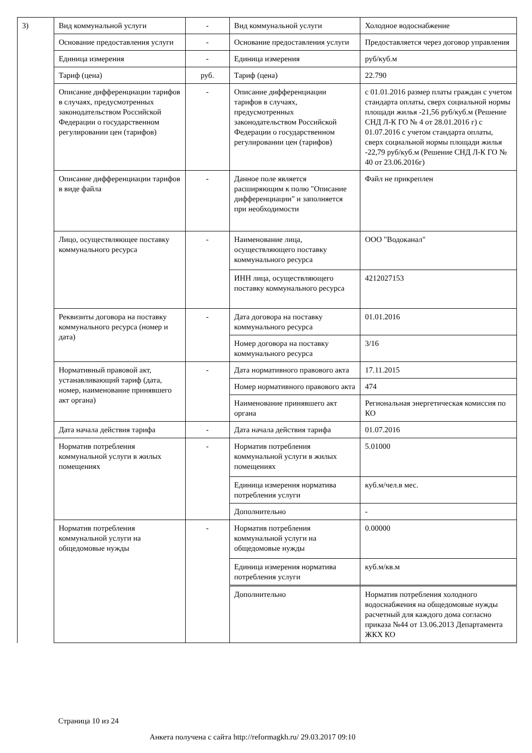| 3) | Вид коммунальной услуги | - | Вид коммунальной услуги | Холодное водоснабжение |
| | Основание предоставления услуги | - | Основание предоставления услуги | Предоставляется через договор управления |
| | Единица измерения | - | Единица измерения | руб/куб.м |
| | Тариф (цена) | руб. | Тариф (цена) | 22.790 |
| | Описание дифференциации тарифов в случаях, предусмотренных законодательством Российской Федерации о государственном регулировании цен (тарифов) | - | Описание дифференциации тарифов в случаях, предусмотренных законодательством Российской Федерации о государственном регулировании цен (тарифов) | с 01.01.2016 размер платы граждан с учетом стандарта оплаты, сверх социальной нормы площади жилья -21,56 руб/куб.м (Решение СНД Л-К ГО № 4 от 28.01.2016 г) с 01.07.2016 с учетом стандарта оплаты, сверх социальной нормы площади жилья -22,79 руб/куб.м (Решение СНД Л-К ГО № 40 от 23.06.2016г) |
| | Описание дифференциации тарифов в виде файла | - | Данное поле является расширяющим к полю "Описание дифференциации" и заполняется при необходимости | Файл не прикреплен |
| | Лицо, осуществляющее поставку коммунального ресурса | - | Наименование лица, осуществляющего поставку коммунального ресурса | ООО "Водоканал" |
| | | | ИНН лица, осуществляющего поставку коммунального ресурса | 4212027153 |
| | Реквизиты договора на поставку коммунального ресурса (номер и дата) | - | Дата договора на поставку коммунального ресурса | 01.01.2016 |
| | | | Номер договора на поставку коммунального ресурса | 3/16 |
| | Нормативный правовой акт, устанавливающий тариф (дата, номер, наименование принявшего акт органа) | - | Дата нормативного правового акта | 17.11.2015 |
| | | | Номер нормативного правового акта | 474 |
| | | | Наименование принявшего акт органа | Региональная энергетическая комиссия по КО |
| | Дата начала действия тарифа | - | Дата начала действия тарифа | 01.07.2016 |
| | Норматив потребления коммунальной услуги в жилых помещениях | - | Норматив потребления коммунальной услуги в жилых помещениях | 5.01000 |
| | | | Единица измерения норматива потребления услуги | куб.м/чел.в мес. |
| | | | Дополнительно | - |
| | Норматив потребления коммунальной услуги на общедомовые нужды | - | Норматив потребления коммунальной услуги на общедомовые нужды | 0.00000 |
| | | | Единица измерения норматива потребления услуги | куб.м/кв.м |
| | | | Дополнительно | Норматив потребления холодного водоснабжения на общедомовые нужды расчетный для каждого дома согласно приказа №44 от 13.06.2013 Департамента ЖКХ КО |
Страница 10 из 24
Анкета получена с сайта http://reformagkh.ru/ 29.03.2017 09:10